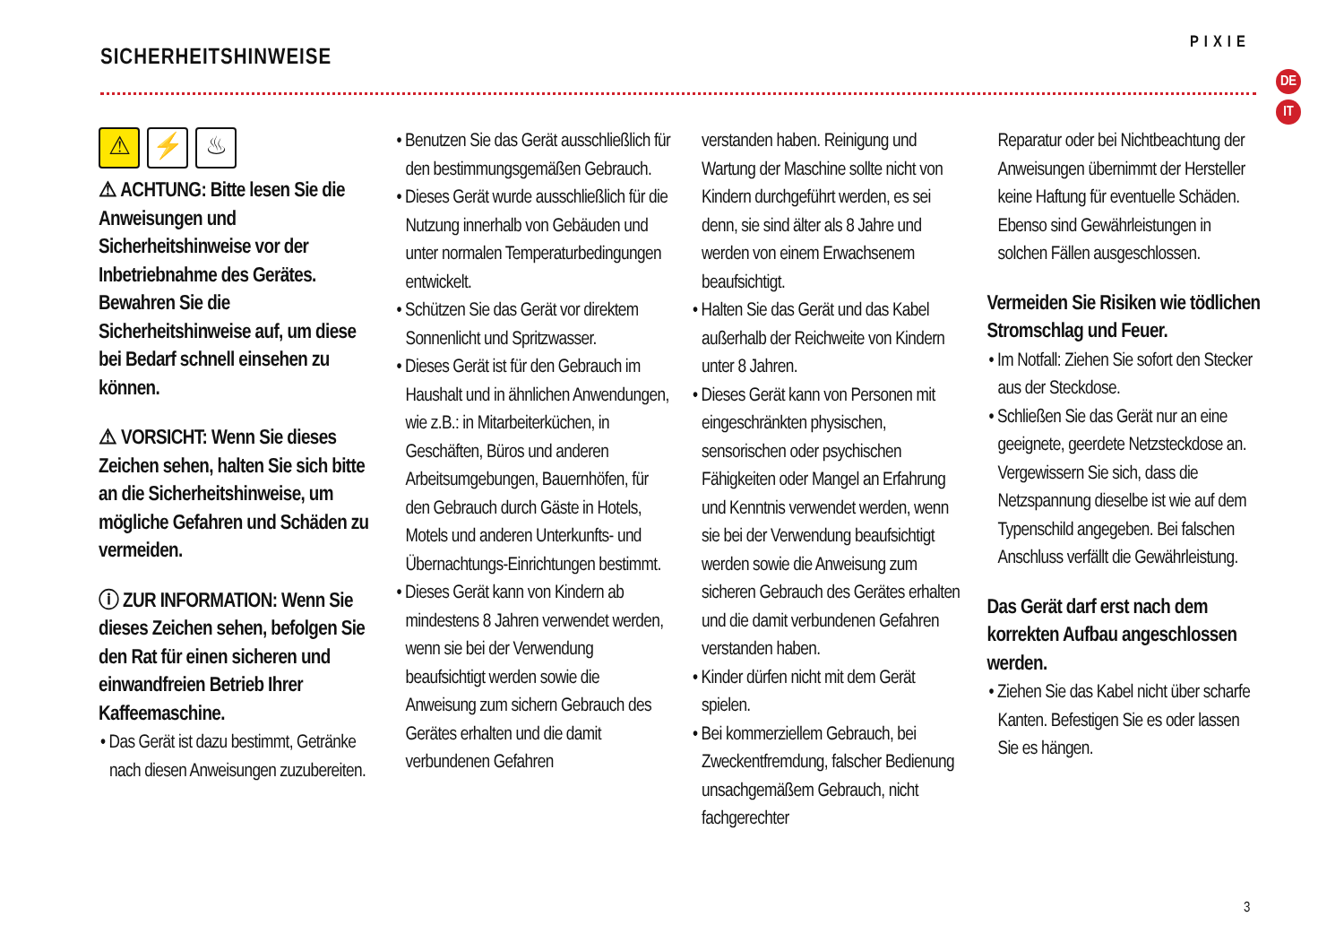SICHERHEITSHINWEISE
PIXIE
DE
IT
⚠ ⚡ ♨
⚠ ACHTUNG: Bitte lesen Sie die Anweisungen und Sicherheitshinweise vor der Inbetriebnahme des Gerätes. Bewahren Sie die Sicherheitshinweise auf, um diese bei Bedarf schnell einsehen zu können.
⚠ VORSICHT: Wenn Sie dieses Zeichen sehen, halten Sie sich bitte an die Sicherheitshinweise, um mögliche Gefahren und Schäden zu vermeiden.
ⓘ ZUR INFORMATION: Wenn Sie dieses Zeichen sehen, befolgen Sie den Rat für einen sicheren und einwandfreien Betrieb Ihrer Kaffeemaschine.
• Das Gerät ist dazu bestimmt, Getränke nach diesen Anweisungen zuzubereiten.
• Benutzen Sie das Gerät ausschließlich für den bestimmungsgemäßen Gebrauch.
• Dieses Gerät wurde ausschließlich für die Nutzung innerhalb von Gebäuden und unter normalen Temperaturbedingungen entwickelt.
• Schützen Sie das Gerät vor direktem Sonnenlicht und Spritzwasser.
• Dieses Gerät ist für den Gebrauch im Haushalt und in ähnlichen Anwendungen, wie z.B.: in Mitarbeiterküchen, in Geschäften, Büros und anderen Arbeitsumgebungen, Bauernhöfen, für den Gebrauch durch Gäste in Hotels, Motels und anderen Unterkunfts- und Übernachtungs-Einrichtungen bestimmt.
• Dieses Gerät kann von Kindern ab mindestens 8 Jahren verwendet werden, wenn sie bei der Verwendung beaufsichtigt werden sowie die Anweisung zum sichern Gebrauch des Gerätes erhalten und die damit verbundenen Gefahren
verstanden haben. Reinigung und Wartung der Maschine sollte nicht von Kindern durchgeführt werden, es sei denn, sie sind älter als 8 Jahre und werden von einem Erwachsenem beaufsichtigt.
• Halten Sie das Gerät und das Kabel außerhalb der Reichweite von Kindern unter 8 Jahren.
• Dieses Gerät kann von Personen mit eingeschränkten physischen, sensorischen oder psychischen Fähigkeiten oder Mangel an Erfahrung und Kenntnis verwendet werden, wenn sie bei der Verwendung beaufsichtigt werden sowie die Anweisung zum sicheren Gebrauch des Gerätes erhalten und die damit verbundenen Gefahren verstanden haben.
• Kinder dürfen nicht mit dem Gerät spielen.
• Bei kommerziellem Gebrauch, bei Zweckentfremdung, falscher Bedienung unsachgemäßem Gebrauch, nicht fachgerechter
Reparatur oder bei Nichtbeachtung der Anweisungen übernimmt der Hersteller keine Haftung für eventuelle Schäden. Ebenso sind Gewährleistungen in solchen Fällen ausgeschlossen.
Vermeiden Sie Risiken wie tödlichen Stromschlag und Feuer.
• Im Notfall: Ziehen Sie sofort den Stecker aus der Steckdose.
• Schließen Sie das Gerät nur an eine geeignete, geerdete Netzsteckdose an. Vergewissern Sie sich, dass die Netzspannung dieselbe ist wie auf dem Typenschild angegeben. Bei falschen Anschluss verfällt die Gewährleistung.
Das Gerät darf erst nach dem korrekten Aufbau angeschlossen werden.
• Ziehen Sie das Kabel nicht über scharfe Kanten. Befestigen Sie es oder lassen Sie es hängen.
3